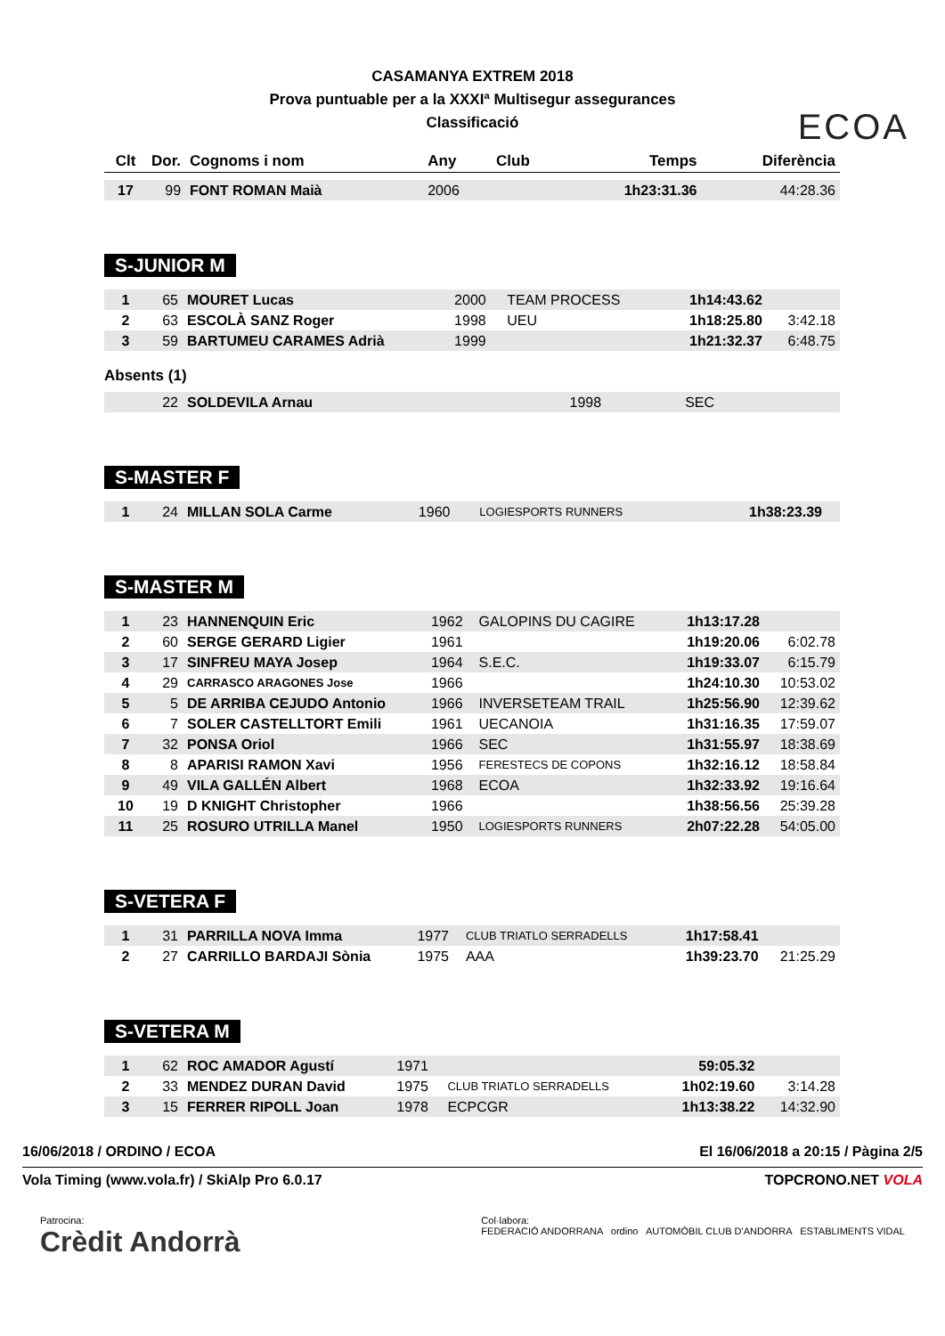CASAMANYA EXTREM 2018
Prova puntuable per a la XXXIª Multisegur assegurances
Classificació
ECOA
| Clt | Dor. | Cognoms i nom | Any | Club | Temps | Diferència |
| --- | --- | --- | --- | --- | --- | --- |
| 17 | 99 | FONT ROMAN Maià | 2006 | | 1h23:31.36 | 44:28.36 |
S-JUNIOR M
| 1 | 65 | MOURET Lucas | 2000 | TEAM PROCESS | 1h14:43.62 | |
| 2 | 63 | ESCOLÀ SANZ Roger | 1998 | UEU | 1h18:25.80 | 3:42.18 |
| 3 | 59 | BARTUMEU CARAMES Adrià | 1999 | | 1h21:32.37 | 6:48.75 |
Absents (1)
| | 22 | SOLDEVILA Arnau | 1998 | SEC | | |
S-MASTER F
| 1 | 24 | MILLAN SOLA Carme | 1960 | LOGIESPORTS RUNNERS | 1h38:23.39 | |
S-MASTER M
| 1 | 23 | HANNENQUIN Eric | 1962 | GALOPINS DU CAGIRE | 1h13:17.28 | |
| 2 | 60 | SERGE GERARD Ligier | 1961 | | 1h19:20.06 | 6:02.78 |
| 3 | 17 | SINFREU MAYA Josep | 1964 | S.E.C. | 1h19:33.07 | 6:15.79 |
| 4 | 29 | CARRASCO ARAGONES Jose | 1966 | | 1h24:10.30 | 10:53.02 |
| 5 | 5 | DE ARRIBA CEJUDO Antonio | 1966 | INVERSETEAM TRAIL | 1h25:56.90 | 12:39.62 |
| 6 | 7 | SOLER CASTELLTORT Emili | 1961 | UECANOIA | 1h31:16.35 | 17:59.07 |
| 7 | 32 | PONSA Oriol | 1966 | SEC | 1h31:55.97 | 18:38.69 |
| 8 | 8 | APARISI RAMON Xavi | 1956 | FERESTECS DE COPONS | 1h32:16.12 | 18:58.84 |
| 9 | 49 | VILA GALLÉN Albert | 1968 | ECOA | 1h32:33.92 | 19:16.64 |
| 10 | 19 | D KNIGHT Christopher | 1966 | | 1h38:56.56 | 25:39.28 |
| 11 | 25 | ROSURO UTRILLA Manel | 1950 | LOGIESPORTS RUNNERS | 2h07:22.28 | 54:05.00 |
S-VETERA F
| 1 | 31 | PARRILLA NOVA Imma | 1977 | CLUB TRIATLO SERRADELLS | 1h17:58.41 | |
| 2 | 27 | CARRILLO BARDAJI Sònia | 1975 | AAA | 1h39:23.70 | 21:25.29 |
S-VETERA M
| 1 | 62 | ROC AMADOR Agustí | 1971 | | 59:05.32 | |
| 2 | 33 | MENDEZ DURAN David | 1975 | CLUB TRIATLO SERRADELLS | 1h02:19.60 | 3:14.28 |
| 3 | 15 | FERRER RIPOLL Joan | 1978 | ECPCGR | 1h13:38.22 | 14:32.90 |
16/06/2018 / ORDINO / ECOA El 16/06/2018 a 20:15 / Pàgina 2/5
Vola Timing (www.vola.fr) / SkiAlp Pro 6.0.17 TOPCRONO.NET VOLA
Patrocina:
Crèdit Andorrà
Col·labora:
FEDERACIÓ ANDORRANA ordino AUTOMÒBIL CLUB D'ANDORRA ESTABLIMENTS VIDAL